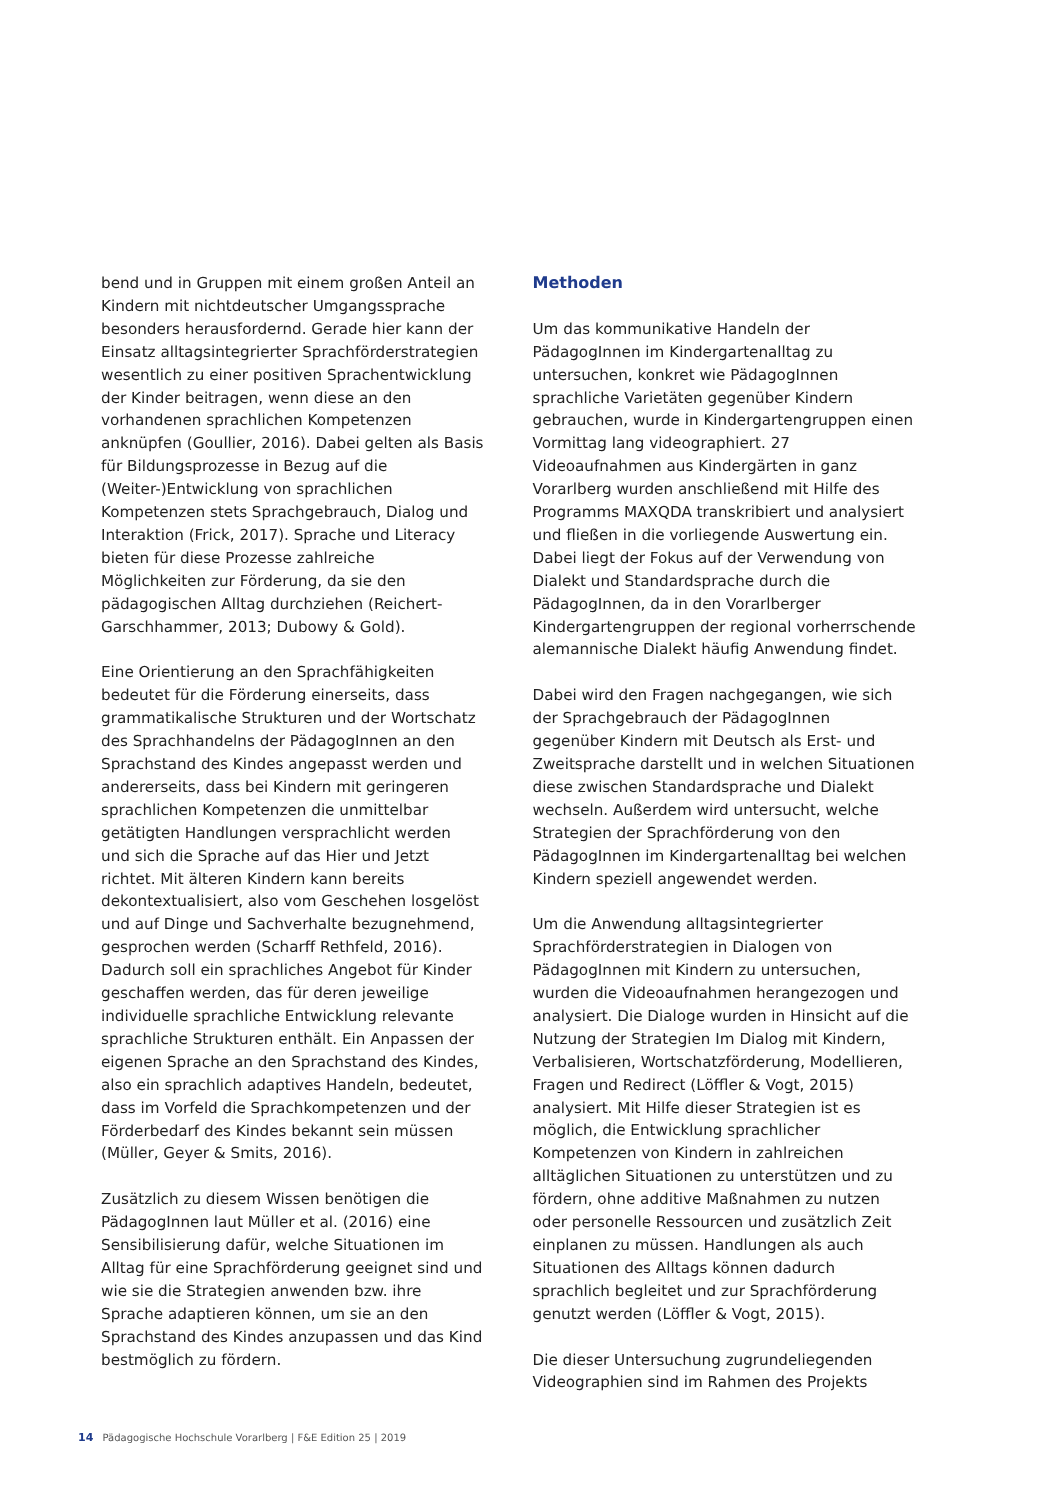bend und in Gruppen mit einem großen Anteil an Kindern mit nichtdeutscher Umgangssprache besonders herausfordernd. Gerade hier kann der Einsatz alltagsintegrierter Sprachförderstrategien wesentlich zu einer positiven Sprachentwicklung der Kinder beitragen, wenn diese an den vorhandenen sprachlichen Kompetenzen anknüpfen (Goullier, 2016). Dabei gelten als Basis für Bildungsprozesse in Bezug auf die (Weiter-)Entwicklung von sprachlichen Kompetenzen stets Sprachgebrauch, Dialog und Interaktion (Frick, 2017). Sprache und Literacy bieten für diese Prozesse zahlreiche Möglichkeiten zur Förderung, da sie den pädagogischen Alltag durchziehen (Reichert-Garschhammer, 2013; Dubowy & Gold).
Eine Orientierung an den Sprachfähigkeiten bedeutet für die Förderung einerseits, dass grammatikalische Strukturen und der Wortschatz des Sprachhandelns der PädagogInnen an den Sprachstand des Kindes angepasst werden und andererseits, dass bei Kindern mit geringeren sprachlichen Kompetenzen die unmittelbar getätigten Handlungen versprachlicht werden und sich die Sprache auf das Hier und Jetzt richtet. Mit älteren Kindern kann bereits dekontextualisiert, also vom Geschehen losgelöst und auf Dinge und Sachverhalte bezugnehmend, gesprochen werden (Scharff Rethfeld, 2016). Dadurch soll ein sprachliches Angebot für Kinder geschaffen werden, das für deren jeweilige individuelle sprachliche Entwicklung relevante sprachliche Strukturen enthält. Ein Anpassen der eigenen Sprache an den Sprachstand des Kindes, also ein sprachlich adaptives Handeln, bedeutet, dass im Vorfeld die Sprachkompetenzen und der Förderbedarf des Kindes bekannt sein müssen (Müller, Geyer & Smits, 2016).
Zusätzlich zu diesem Wissen benötigen die PädagogInnen laut Müller et al. (2016) eine Sensibilisierung dafür, welche Situationen im Alltag für eine Sprachförderung geeignet sind und wie sie die Strategien anwenden bzw. ihre Sprache adaptieren können, um sie an den Sprachstand des Kindes anzupassen und das Kind bestmöglich zu fördern.
Methoden
Um das kommunikative Handeln der PädagogInnen im Kindergartenalltag zu untersuchen, konkret wie PädagogInnen sprachliche Varietäten gegenüber Kindern gebrauchen, wurde in Kindergartengruppen einen Vormittag lang videographiert. 27 Videoaufnahmen aus Kindergärten in ganz Vorarlberg wurden anschließend mit Hilfe des Programms MAXQDA transkribiert und analysiert und fließen in die vorliegende Auswertung ein. Dabei liegt der Fokus auf der Verwendung von Dialekt und Standardsprache durch die PädagogInnen, da in den Vorarlberger Kindergartengruppen der regional vorherrschende alemannische Dialekt häufig Anwendung findet.
Dabei wird den Fragen nachgegangen, wie sich der Sprachgebrauch der PädagogInnen gegenüber Kindern mit Deutsch als Erst- und Zweitsprache darstellt und in welchen Situationen diese zwischen Standardsprache und Dialekt wechseln. Außerdem wird untersucht, welche Strategien der Sprachförderung von den PädagogInnen im Kindergartenalltag bei welchen Kindern speziell angewendet werden.
Um die Anwendung alltagsintegrierter Sprachförderstrategien in Dialogen von PädagogInnen mit Kindern zu untersuchen, wurden die Videoaufnahmen herangezogen und analysiert. Die Dialoge wurden in Hinsicht auf die Nutzung der Strategien Im Dialog mit Kindern, Verbalisieren, Wortschatzförderung, Modellieren, Fragen und Redirect (Löffler & Vogt, 2015) analysiert. Mit Hilfe dieser Strategien ist es möglich, die Entwicklung sprachlicher Kompetenzen von Kindern in zahlreichen alltäglichen Situationen zu unterstützen und zu fördern, ohne additive Maßnahmen zu nutzen oder personelle Ressourcen und zusätzlich Zeit einplanen zu müssen. Handlungen als auch Situationen des Alltags können dadurch sprachlich begleitet und zur Sprachförderung genutzt werden (Löffler & Vogt, 2015).
Die dieser Untersuchung zugrundeliegenden Videographien sind im Rahmen des Projekts
14 Pädagogische Hochschule Vorarlberg | F&E Edition 25 | 2019